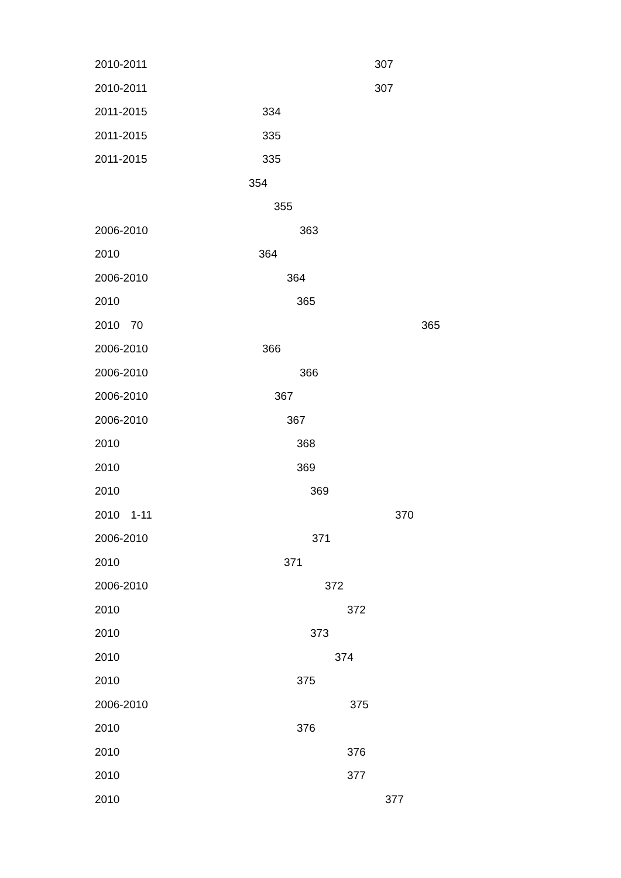2010-2011 307
2010-2011 307
2011-2015 334
2011-2015 335
2011-2015 335
354
355
2006-2010 363
2010 364
2006-2010 364
2010 365
2010　70 365
2006-2010 366
2006-2010 366
2006-2010 367
2006-2010 367
2010 368
2010 369
2010 369
2010　1-11 370
2006-2010 371
2010 371
2006-2010 372
2010 372
2010 373
2010 374
2010 375
2006-2010 375
2010 376
2010 376
2010 377
2010 377